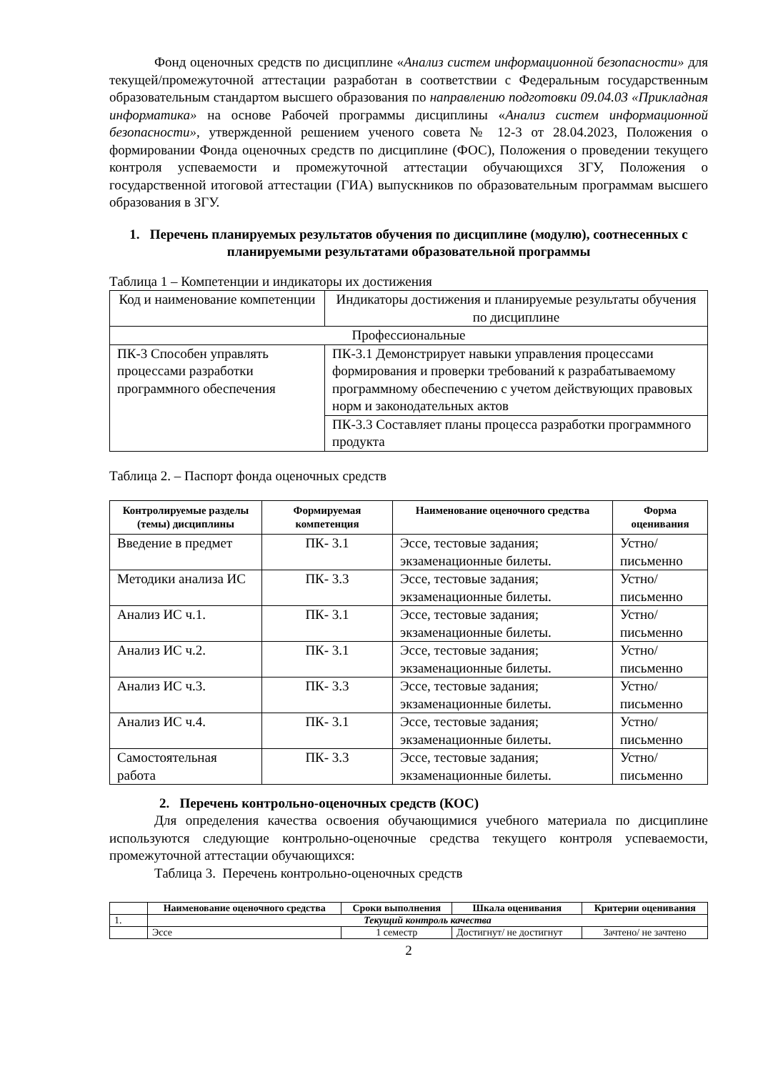Фонд оценочных средств по дисциплине «Анализ систем информационной безопасности» для текущей/промежуточной аттестации разработан в соответствии с Федеральным государственным образовательным стандартом высшего образования по направлению подготовки 09.04.03 «Прикладная информатика» на основе Рабочей программы дисциплины «Анализ систем информационной безопасности», утвержденной решением ученого совета № 12-3 от 28.04.2023, Положения о формировании Фонда оценочных средств по дисциплине (ФОС), Положения о проведении текущего контроля успеваемости и промежуточной аттестации обучающихся ЗГУ, Положения о государственной итоговой аттестации (ГИА) выпускников по образовательным программам высшего образования в ЗГУ.
1. Перечень планируемых результатов обучения по дисциплине (модулю), соотнесенных с планируемыми результатами образовательной программы
Таблица 1 – Компетенции и индикаторы их достижения
| Код и наименование компетенции | Индикаторы достижения и планируемые результаты обучения по дисциплине |
| Профессиональные | |
| ПК-3 Способен управлять процессами разработки программного обеспечения | ПК-3.1 Демонстрирует навыки управления процессами формирования и проверки требований к разрабатываемому программному обеспечению с учетом действующих правовых норм и законодательных актов |
| | ПК-3.3 Составляет планы процесса разработки программного продукта |
Таблица 2. – Паспорт фонда оценочных средств
| Контролируемые разделы (темы) дисциплины | Формируемая компетенция | Наименование оценочного средства | Форма оценивания |
| --- | --- | --- | --- |
| Введение в предмет | ПК- 3.1 | Эссе, тестовые задания; экзаменационные билеты. | Устно/ письменно |
| Методики анализа ИС | ПК- 3.3 | Эссе, тестовые задания; экзаменационные билеты. | Устно/ письменно |
| Анализ ИС ч.1. | ПК- 3.1 | Эссе, тестовые задания; экзаменационные билеты. | Устно/ письменно |
| Анализ ИС ч.2. | ПК- 3.1 | Эссе, тестовые задания; экзаменационные билеты. | Устно/ письменно |
| Анализ ИС ч.3. | ПК- 3.3 | Эссе, тестовые задания; экзаменационные билеты. | Устно/ письменно |
| Анализ ИС ч.4. | ПК- 3.1 | Эссе, тестовые задания; экзаменационные билеты. | Устно/ письменно |
| Самостоятельная работа | ПК- 3.3 | Эссе, тестовые задания; экзаменационные билеты. | Устно/ письменно |
2. Перечень контрольно-оценочных средств (КОС)
Для определения качества освоения обучающимися учебного материала по дисциплине используются следующие контрольно-оценочные средства текущего контроля успеваемости, промежуточной аттестации обучающихся:
Таблица 3. Перечень контрольно-оценочных средств
| | Наименование оценочного средства | Сроки выполнения | Шкала оценивания | Критерии оценивания |
| --- | --- | --- | --- | --- |
| 1. | Текущий контроль качества | | | |
| | Эссе | 1 семестр | Достигнут/ не достигнут | Зачтено/ не зачтено |
2